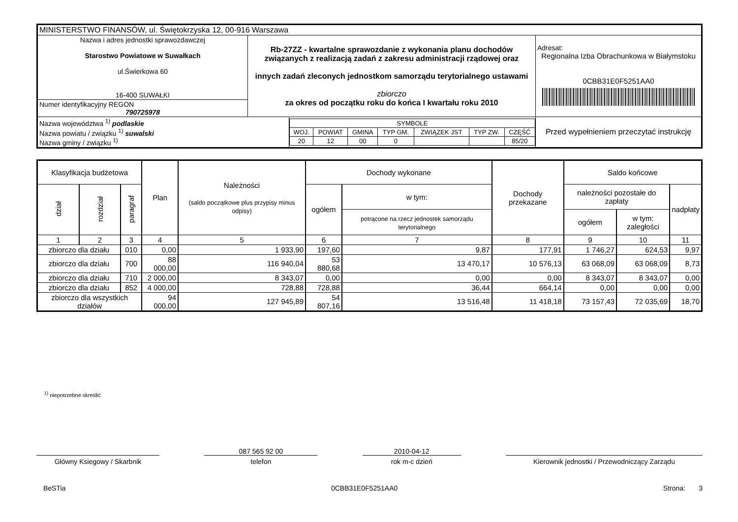| MINISTERSTWO FINANSÓW, ul. Świętokrzyska 12, 00-916 Warszawa | | | |
| Nazwa i adres jednostki sprawozdawczej Starostwo Powiatowe w Suwałkach ul.Świerkowa 60 16-400 SUWAŁKI | Rb-27ZZ - kwartalne sprawozdanie z wykonania planu dochodów związanych z realizacją zadań z zakresu administracji rządowej oraz innych zadań zleconych jednostkom samorządu terytorialnego ustawami zbiorczo za okres od początku roku do końca I kwartału roku 2010 | | Adresat: Regionalna Izba Obrachunkowa w Białymstoku 0CBB31E0F5251AA0 |
| Numer identyfikacyjny REGON 790725978 | | | |
| / Nazwa województwa <sup>1)</sup> podlaskie Nazwa powiatu / związku <sup>1)</sup> suwalski Nazwa gminy / związku <sup>1)</sup> / | | / SYMBOLE / / / / / / / / WOJ. / POWIAT / GMINA / TYP GM. / ZWIĄZEK JST / TYP ZW. / CZĘŚĆ / / 20 / 12 / 00 / 0 / / / 85/20 / | Przed wypełnieniem przeczytać instrukcję |
| Klasyfikacja budżetowa | | | Plan | Należności (saldo początkowe plus przypisy minus odpisy) | Dochody wykonane | | Dochody przekazane | Saldo końcowe | | |
| --- | --- | --- | --- | --- | --- | --- | --- | --- | --- | --- |
| dział | rozdział | paragraf | | | ogółem | w tym: | | należności pozostałe do zapłaty | | nadpłaty |
| | | | | | | potrącone na rzecz jednostek samorządu terytorialnego | | ogółem | w tym: zaległości | |
| 1 | 2 | 3 | 4 | 5 | 6 | 7 | 8 | 9 | 10 | 11 |
| zbiorczo dla działu | | 010 | 0,00 | 1 933,90 | 197,60 | 9,87 | 177,91 | 1 746,27 | 624,53 | 9,97 |
| zbiorczo dla działu | | 700 | 88 000,00 | 116 940,04 | 53 880,68 | 13 470,17 | 10 576,13 | 63 068,09 | 63 068,09 | 8,73 |
| zbiorczo dla działu | | 710 | 2 000,00 | 8 343,07 | 0,00 | 0,00 | 0,00 | 8 343,07 | 8 343,07 | 0,00 |
| zbiorczo dla działu | | 852 | 4 000,00 | 728,88 | 728,88 | 36,44 | 664,14 | 0,00 | 0,00 | 0,00 |
| zbiorczo dla wszystkich działów | | | 94 000,00 | 127 945,89 | 54 807,16 | 13 516,48 | 11 418,18 | 73 157,43 | 72 035,69 | 18,70 |
<sup>1)</sup> niepotrzebne skreślić
Główny Ksiegowy / Skarbnik
087 565 92 00
telefon
2010-04-12
rok m-c dzień
Kierownik jednostki / Przewodniczący Zarządu
BeSTia 0CBB31E0F5251AA0 Strona: 3